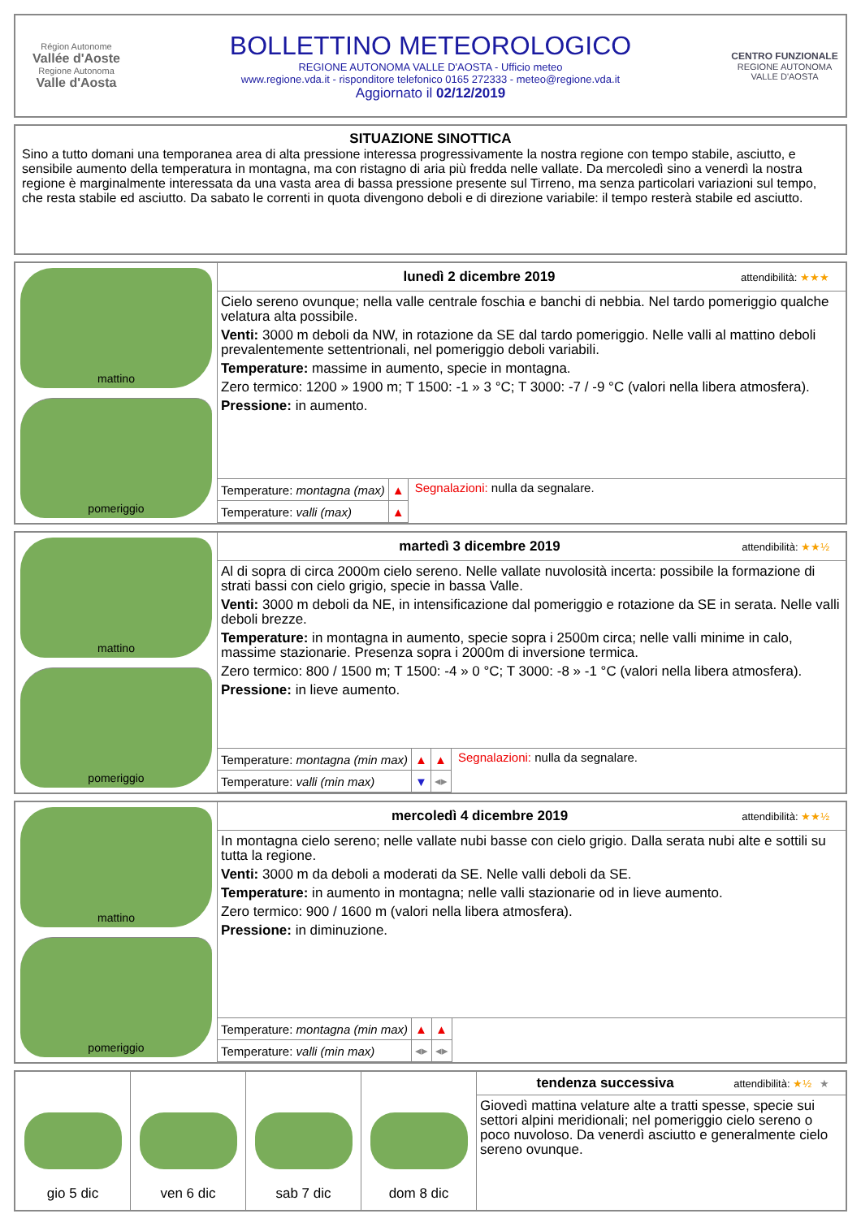Région Autonome
Vallée d'Aoste
Regione Autonoma
Valle d'Aosta
BOLLETTINO METEOROLOGICO
REGIONE AUTONOMA VALLE D'AOSTA - Ufficio meteo
www.regione.vda.it - risponditore telefonico 0165 272333 - meteo@regione.vda.it
Aggiornato il 02/12/2019
CENTRO FUNZIONALE
REGIONE AUTONOMA VALLE D'AOSTA
SITUAZIONE SINOTTICA
Sino a tutto domani una temporanea area di alta pressione interessa progressivamente la nostra regione con tempo stabile, asciutto, e sensibile aumento della temperatura in montagna, ma con ristagno di aria più fredda nelle vallate. Da mercoledì sino a venerdì la nostra regione è marginalmente interessata da una vasta area di bassa pressione presente sul Tirreno, ma senza particolari variazioni sul tempo, che resta stabile ed asciutto. Da sabato le correnti in quota divengono deboli e di direzione variabile: il tempo resterà stabile ed asciutto.
mattino
pomeriggio
lunedì 2 dicembre 2019 attendibilità: ★★★
Cielo sereno ovunque; nella valle centrale foschia e banchi di nebbia. Nel tardo pomeriggio qualche velatura alta possibile.
Venti: 3000 m deboli da NW, in rotazione da SE dal tardo pomeriggio. Nelle valli al mattino deboli prevalentemente settentrionali, nel pomeriggio deboli variabili.
Temperature: massime in aumento, specie in montagna.
Zero termico: 1200 » 1900 m; T 1500: -1 » 3 °C; T 3000: -7 / -9 °C (valori nella libera atmosfera).
Pressione: in aumento.
| Temperature: montagna (max) | ▲ |
| Temperature: valli (max) | ▲ |
Segnalazioni: nulla da segnalare.
mattino
pomeriggio
martedì 3 dicembre 2019 attendibilità: ★★½
Al di sopra di circa 2000m cielo sereno. Nelle vallate nuvolosità incerta: possibile la formazione di strati bassi con cielo grigio, specie in bassa Valle.
Venti: 3000 m deboli da NE, in intensificazione dal pomeriggio e rotazione da SE in serata. Nelle valli deboli brezze.
Temperature: in montagna in aumento, specie sopra i 2500m circa; nelle valli minime in calo, massime stazionarie. Presenza sopra i 2000m di inversione termica.
Zero termico: 800 / 1500 m; T 1500: -4 » 0 °C; T 3000: -8 » -1 °C (valori nella libera atmosfera).
Pressione: in lieve aumento.
| Temperature: montagna (min max) | ▲ | ▲ |
| Temperature: valli (min max) | ▼ | ◂▸ |
Segnalazioni: nulla da segnalare.
mattino
pomeriggio
mercoledì 4 dicembre 2019 attendibilità: ★★½
In montagna cielo sereno; nelle vallate nubi basse con cielo grigio. Dalla serata nubi alte e sottili su tutta la regione.
Venti: 3000 m da deboli a moderati da SE. Nelle valli deboli da SE.
Temperature: in aumento in montagna; nelle valli stazionarie od in lieve aumento.
Zero termico: 900 / 1600 m (valori nella libera atmosfera).
Pressione: in diminuzione.
| Temperature: montagna (min max) | ▲ | ▲ |
| Temperature: valli (min max) | ◂▸ | ◂▸ |
gio 5 dic ven 6 dic sab 7 dic dom 8 dic
tendenza successiva attendibilità: ★½ ★
Giovedì mattina velature alte a tratti spesse, specie sui settori alpini meridionali; nel pomeriggio cielo sereno o poco nuvoloso. Da venerdì asciutto e generalmente cielo sereno ovunque.